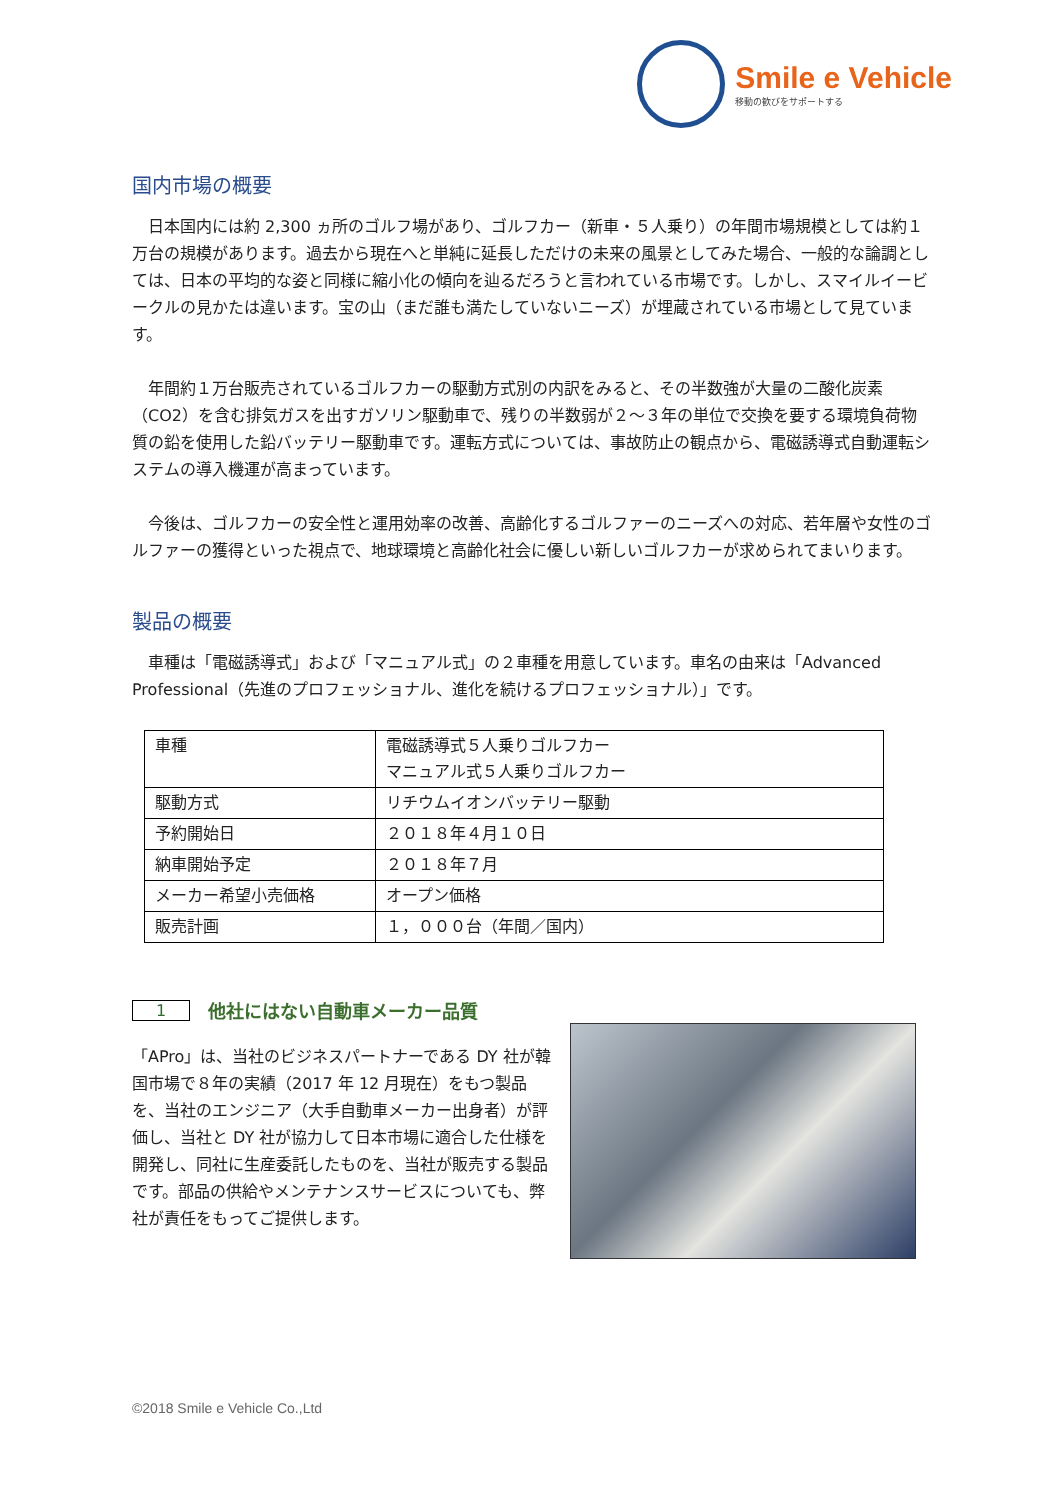Smile e Vehicle
移動の歓びをサポートする
国内市場の概要
日本国内には約 2,300 ヵ所のゴルフ場があり、ゴルフカー（新車・５人乗り）の年間市場規模としては約１万台の規模があります。過去から現在へと単純に延長しただけの未来の風景としてみた場合、一般的な論調としては、日本の平均的な姿と同様に縮小化の傾向を辿るだろうと言われている市場です。しかし、スマイルイービークルの見かたは違います。宝の山（まだ誰も満たしていないニーズ）が埋蔵されている市場として見ています。
年間約１万台販売されているゴルフカーの駆動方式別の内訳をみると、その半数強が大量の二酸化炭素（CO2）を含む排気ガスを出すガソリン駆動車で、残りの半数弱が２～３年の単位で交換を要する環境負荷物質の鉛を使用した鉛バッテリー駆動車です。運転方式については、事故防止の観点から、電磁誘導式自動運転システムの導入機運が高まっています。
今後は、ゴルフカーの安全性と運用効率の改善、高齢化するゴルファーのニーズへの対応、若年層や女性のゴルファーの獲得といった視点で、地球環境と高齢化社会に優しい新しいゴルフカーが求められてまいります。
製品の概要
車種は「電磁誘導式」および「マニュアル式」の２車種を用意しています。車名の由来は「Advanced Professional（先進のプロフェッショナル、進化を続けるプロフェッショナル）」です。
| 車種 | 電磁誘導式５人乗りゴルフカー マニュアル式５人乗りゴルフカー |
| 駆動方式 | リチウムイオンバッテリー駆動 |
| 予約開始日 | ２０１８年４月１０日 |
| 納車開始予定 | ２０１８年７月 |
| メーカー希望小売価格 | オープン価格 |
| 販売計画 | １，０００台（年間／国内） |
1 他社にはない自動車メーカー品質
「APro」は、当社のビジネスパートナーである DY 社が韓国市場で８年の実績（2017 年 12 月現在）をもつ製品を、当社のエンジニア（大手自動車メーカー出身者）が評価し、当社と DY 社が協力して日本市場に適合した仕様を開発し、同社に生産委託したものを、当社が販売する製品です。部品の供給やメンテナンスサービスについても、弊社が責任をもってご提供します。
©2018 Smile e Vehicle Co.,Ltd